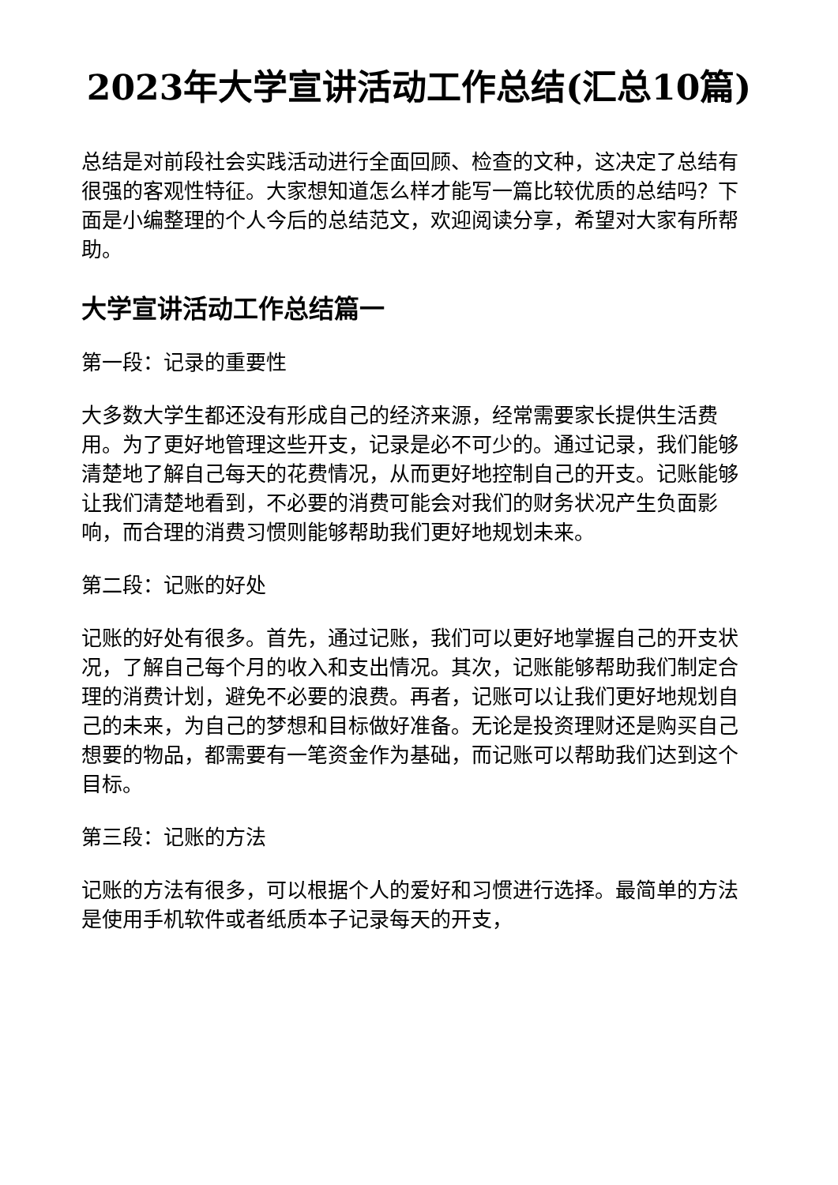2023年大学宣讲活动工作总结(汇总10篇)
总结是对前段社会实践活动进行全面回顾、检查的文种，这决定了总结有很强的客观性特征。大家想知道怎么样才能写一篇比较优质的总结吗？下面是小编整理的个人今后的总结范文，欢迎阅读分享，希望对大家有所帮助。
大学宣讲活动工作总结篇一
第一段：记录的重要性
大多数大学生都还没有形成自己的经济来源，经常需要家长提供生活费用。为了更好地管理这些开支，记录是必不可少的。通过记录，我们能够清楚地了解自己每天的花费情况，从而更好地控制自己的开支。记账能够让我们清楚地看到，不必要的消费可能会对我们的财务状况产生负面影响，而合理的消费习惯则能够帮助我们更好地规划未来。
第二段：记账的好处
记账的好处有很多。首先，通过记账，我们可以更好地掌握自己的开支状况，了解自己每个月的收入和支出情况。其次，记账能够帮助我们制定合理的消费计划，避免不必要的浪费。再者，记账可以让我们更好地规划自己的未来，为自己的梦想和目标做好准备。无论是投资理财还是购买自己想要的物品，都需要有一笔资金作为基础，而记账可以帮助我们达到这个目标。
第三段：记账的方法
记账的方法有很多，可以根据个人的爱好和习惯进行选择。最简单的方法是使用手机软件或者纸质本子记录每天的开支，